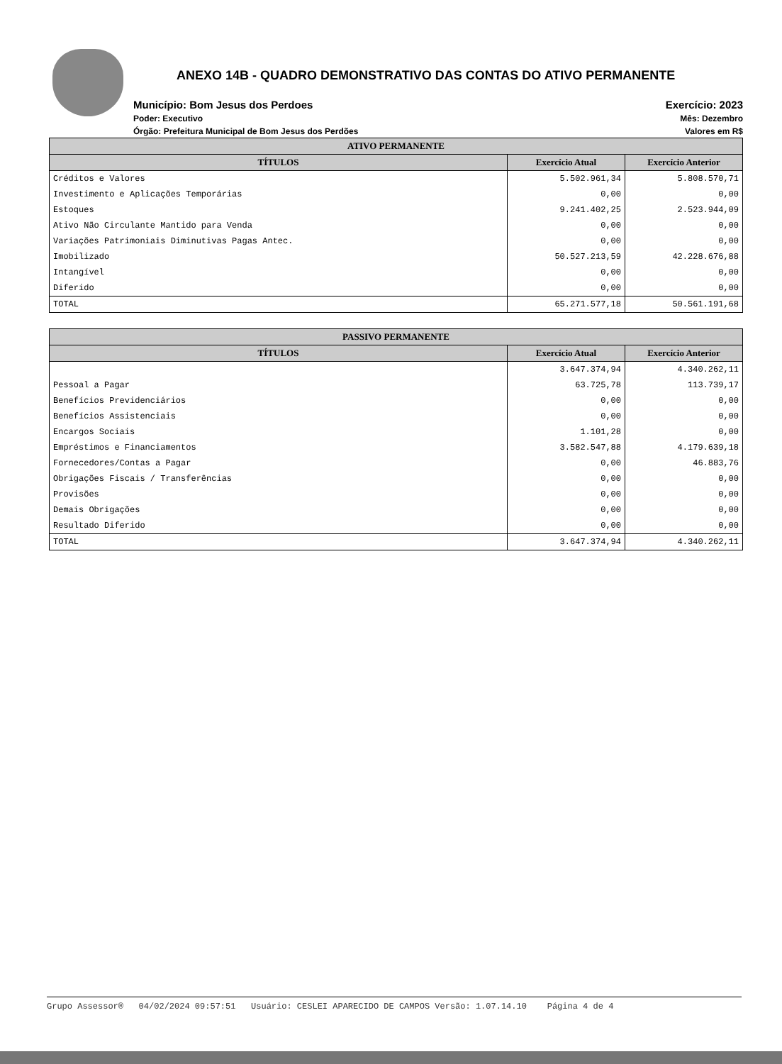ANEXO 14B - QUADRO DEMONSTRATIVO DAS CONTAS DO ATIVO PERMANENTE
Município: Bom Jesus dos Perdoes
Poder: Executivo
Órgão: Prefeitura Municipal de Bom Jesus dos Perdões
Exercício: 2023
Mês: Dezembro
Valores em R$
| ATIVO PERMANENTE | | |
| --- | --- | --- |
| TÍTULOS | Exercício Atual | Exercício Anterior |
| Créditos e Valores | 5.502.961,34 | 5.808.570,71 |
| Investimento e Aplicações Temporárias | 0,00 | 0,00 |
| Estoques | 9.241.402,25 | 2.523.944,09 |
| Ativo Não Circulante Mantido para Venda | 0,00 | 0,00 |
| Variações Patrimoniais Diminutivas Pagas Antec. | 0,00 | 0,00 |
| Imobilizado | 50.527.213,59 | 42.228.676,88 |
| Intangível | 0,00 | 0,00 |
| Diferido | 0,00 | 0,00 |
| TOTAL | 65.271.577,18 | 50.561.191,68 |
| PASSIVO PERMANENTE | | |
| --- | --- | --- |
| TÍTULOS | Exercício Atual | Exercício Anterior |
| | 3.647.374,94 | 4.340.262,11 |
| Pessoal a Pagar | 63.725,78 | 113.739,17 |
| Benefícios Previdenciários | 0,00 | 0,00 |
| Benefícios Assistenciais | 0,00 | 0,00 |
| Encargos Sociais | 1.101,28 | 0,00 |
| Empréstimos e Financiamentos | 3.582.547,88 | 4.179.639,18 |
| Fornecedores/Contas a Pagar | 0,00 | 46.883,76 |
| Obrigações Fiscais / Transferências | 0,00 | 0,00 |
| Provisões | 0,00 | 0,00 |
| Demais Obrigações | 0,00 | 0,00 |
| Resultado Diferido | 0,00 | 0,00 |
| TOTAL | 3.647.374,94 | 4.340.262,11 |
Grupo Assessor® 04/02/2024 09:57:51 Usuário: CESLEI APARECIDO DE CAMPOS Versão: 1.07.14.10 Página 4 de 4